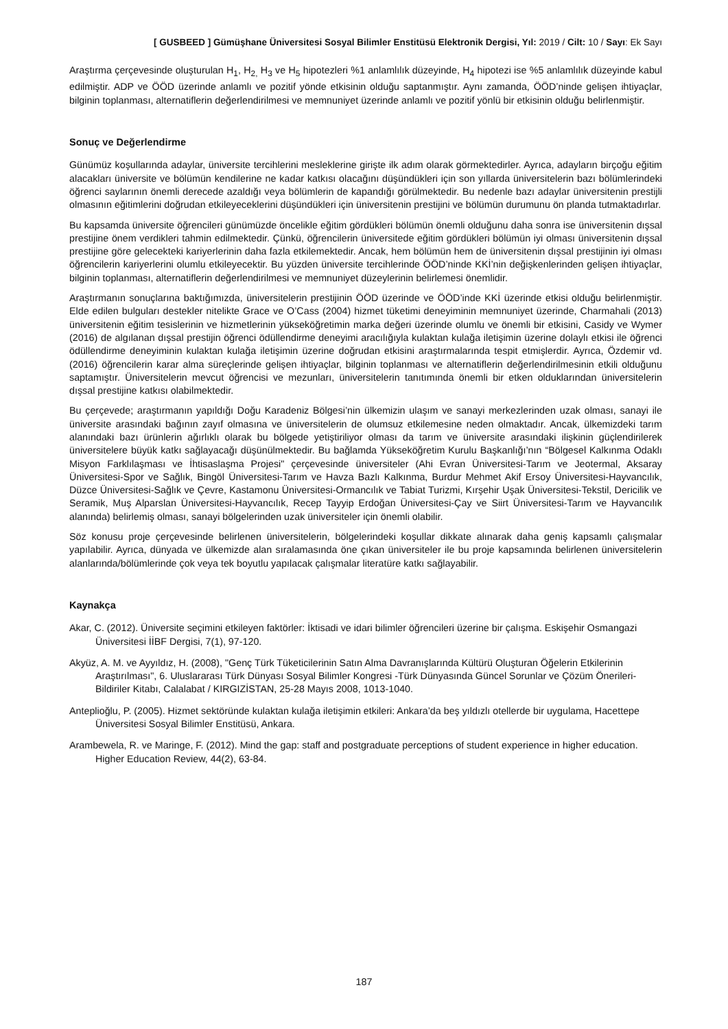[ GUSBEED ] Gümüşhane Üniversitesi Sosyal Bilimler Enstitüsü Elektronik Dergisi, Yıl: 2019 / Cilt: 10 / Sayı: Ek Sayı
Araştırma çerçevesinde oluşturulan H<sub>1</sub>, H<sub>2,</sub> H<sub>3</sub> ve H<sub>5</sub> hipotezleri %1 anlamlılık düzeyinde, H<sub>4</sub> hipotezi ise %5 anlamlılık düzeyinde kabul edilmiştir. ADP ve ÖÖD üzerinde anlamlı ve pozitif yönde etkisinin olduğu saptanmıştır. Aynı zamanda, ÖÖD’ninde gelişen ihtiyaçlar, bilginin toplanması, alternatiflerin değerlendirilmesi ve memnuniyet üzerinde anlamlı ve pozitif yönlü bir etkisinin olduğu belirlenmiştir.
Sonuç ve Değerlendirme
Günümüz koşullarında adaylar, üniversite tercihlerini mesleklerine girişte ilk adım olarak görmektedirler. Ayrıca, adayların birçoğu eğitim alacakları üniversite ve bölümün kendilerine ne kadar katkısı olacağını düşündükleri için son yıllarda üniversitelerin bazı bölümlerindeki öğrenci saylarının önemli derecede azaldığı veya bölümlerin de kapandığı görülmektedir. Bu nedenle bazı adaylar üniversitenin prestijli olmasının eğitimlerini doğrudan etkileyeceklerini düşündükleri için üniversitenin prestijini ve bölümün durumunu ön planda tutmaktadırlar.
Bu kapsamda üniversite öğrencileri günümüzde öncelikle eğitim gördükleri bölümün önemli olduğunu daha sonra ise üniversitenin dışsal prestijine önem verdikleri tahmin edilmektedir. Çünkü, öğrencilerin üniversitede eğitim gördükleri bölümün iyi olması üniversitenin dışsal prestijine göre gelecekteki kariyerlerinin daha fazla etkilemektedir. Ancak, hem bölümün hem de üniversitenin dışsal prestijinin iyi olması öğrencilerin kariyerlerini olumlu etkileyecektir. Bu yüzden üniversite tercihlerinde ÖÖD’ninde KKİ’nin değişkenlerinden gelişen ihtiyaçlar, bilginin toplanması, alternatiflerin değerlendirilmesi ve memnuniyet düzeylerinin belirlemesi önemlidir.
Araştırmanın sonuçlarına baktığımızda, üniversitelerin prestijinin ÖÖD üzerinde ve ÖÖD’inde KKİ üzerinde etkisi olduğu belirlenmiştir. Elde edilen bulguları destekler nitelikte Grace ve O’Cass (2004) hizmet tüketimi deneyiminin memnuniyet üzerinde, Charmahali (2013) üniversitenin eğitim tesislerinin ve hizmetlerinin yükseköğretimin marka değeri üzerinde olumlu ve önemli bir etkisini, Casidy ve Wymer (2016) de algılanan dışsal prestijin öğrenci ödüllendirme deneyimi aracılığıyla kulaktan kulağa iletişimin üzerine dolaylı etkisi ile öğrenci ödüllendirme deneyiminin kulaktan kulağa iletişimin üzerine doğrudan etkisini araştırmalarında tespit etmişlerdir. Ayrıca, Özdemir vd. (2016) öğrencilerin karar alma süreçlerinde gelişen ihtiyaçlar, bilginin toplanması ve alternatiflerin değerlendirilmesinin etkili olduğunu saptamıştır. Üniversitelerin mevcut öğrencisi ve mezunları, üniversitelerin tanıtımında önemli bir etken olduklarından üniversitelerin dışsal prestijine katkısı olabilmektedir.
Bu çerçevede; araştırmanın yapıldığı Doğu Karadeniz Bölgesi’nin ülkemizin ulaşım ve sanayi merkezlerinden uzak olması, sanayi ile üniversite arasındaki bağının zayıf olmasına ve üniversitelerin de olumsuz etkilemesine neden olmaktadır. Ancak, ülkemizdeki tarım alanındaki bazı ürünlerin ağırlıklı olarak bu bölgede yetiştiriliyor olması da tarım ve üniversite arasındaki ilişkinin güçlendirilerek üniversitelere büyük katkı sağlayacağı düşünülmektedir. Bu bağlamda Yükseköğretim Kurulu Başkanlığı’nın “Bölgesel Kalkınma Odaklı Misyon Farklılaşması ve İhtisaslaşma Projesi" çerçevesinde üniversiteler (Ahi Evran Üniversitesi-Tarım ve Jeotermal, Aksaray Üniversitesi-Spor ve Sağlık, Bingöl Üniversitesi-Tarım ve Havza Bazlı Kalkınma, Burdur Mehmet Akif Ersoy Üniversitesi-Hayvancılık, Düzce Üniversitesi-Sağlık ve Çevre, Kastamonu Üniversitesi-Ormancılık ve Tabiat Turizmi, Kırşehir Uşak Üniversitesi-Tekstil, Dericilik ve Seramik, Muş Alparslan Üniversitesi-Hayvancılık, Recep Tayyip Erdoğan Üniversitesi-Çay ve Siirt Üniversitesi-Tarım ve Hayvancılık alanında) belirlemiş olması, sanayi bölgelerinden uzak üniversiteler için önemli olabilir.
Söz konusu proje çerçevesinde belirlenen üniversitelerin, bölgelerindeki koşullar dikkate alınarak daha geniş kapsamlı çalışmalar yapılabilir. Ayrıca, dünyada ve ülkemizde alan sıralamasında öne çıkan üniversiteler ile bu proje kapsamında belirlenen üniversitelerin alanlarında/bölümlerinde çok veya tek boyutlu yapılacak çalışmalar literatüre katkı sağlayabilir.
Kaynakça
Akar, C. (2012). Üniversite seçimini etkileyen faktörler: İktisadi ve idari bilimler öğrencileri üzerine bir çalışma. Eskişehir Osmangazi Üniversitesi İİBF Dergisi, 7(1), 97-120.
Akyüz, A. M. ve Ayyıldız, H. (2008), "Genç Türk Tüketicilerinin Satın Alma Davranışlarında Kültürü Oluşturan Öğelerin Etkilerinin Araştırılması", 6. Uluslararası Türk Dünyası Sosyal Bilimler Kongresi -Türk Dünyasında Güncel Sorunlar ve Çözüm Önerileri- Bildiriler Kitabı, Calalabat / KIRGIZİSTAN, 25-28 Mayıs 2008, 1013-1040.
Anteplioğlu, P. (2005). Hizmet sektöründe kulaktan kulağa iletişimin etkileri: Ankara’da beş yıldızlı otellerde bir uygulama, Hacettepe Üniversitesi Sosyal Bilimler Enstitüsü, Ankara.
Arambewela, R. ve Maringe, F. (2012). Mind the gap: staff and postgraduate perceptions of student experience in higher education. Higher Education Review, 44(2), 63-84.
187